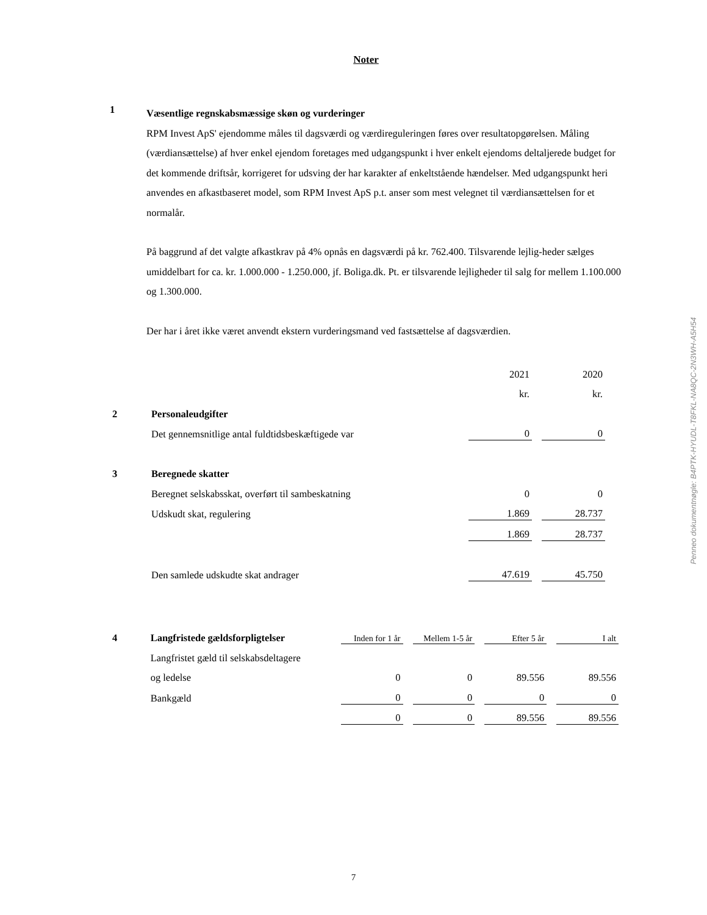Noter
1
Væsentlige regnskabsmæssige skøn og vurderinger
RPM Invest ApS' ejendomme måles til dagsværdi og værdireguleringen føres over resultatopgørelsen. Måling (værdiansættelse) af hver enkel ejendom foretages med udgangspunkt i hver enkelt ejendoms deltaljerede budget for det kommende driftsår, korrigeret for udsving der har karakter af enkeltstående hændelser. Med udgangspunkt heri anvendes en afkastbaseret model, som RPM Invest ApS p.t. anser som mest velegnet til værdiansættelsen for et normalår.
På baggrund af det valgte afkastkrav på 4% opnås en dagsværdi på kr. 762.400. Tilsvarende lejlig-heder sælges umiddelbart for ca. kr. 1.000.000 - 1.250.000, jf. Boliga.dk. Pt. er tilsvarende lejligheder til salg for mellem 1.100.000 og 1.300.000.
Der har i året ikke været anvendt ekstern vurderingsmand ved fastsættelse af dagsværdien.
| | | 2021 | 2020 |
| | | kr. | kr. |
| 2 | Personaleudgifter | | |
| | Det gennemsnitlige antal fuldtidsbeskæftigede var | 0 | 0 |
| 3 | Beregnede skatter | | |
| | Beregnet selskabsskat, overført til sambeskatning | 0 | 0 |
| | Udskudt skat, regulering | 1.869 | 28.737 |
| | | 1.869 | 28.737 |
| | Den samlede udskudte skat andrager | 47.619 | 45.750 |
| 4 | Langfristede gældsforpligtelser | Inden for 1 år | Mellem 1-5 år | Efter 5 år | I alt |
| | Langfristet gæld til selskabsdeltagere | | | | |
| | og ledelse | 0 | 0 | 89.556 | 89.556 |
| | Bankgæld | 0 | 0 | 0 | 0 |
| | | 0 | 0 | 89.556 | 89.556 |
Penneo dokumentnøgle: B4PTK-HYUDL-T8FKL-NA8QC-2N3WH-A5H54
7